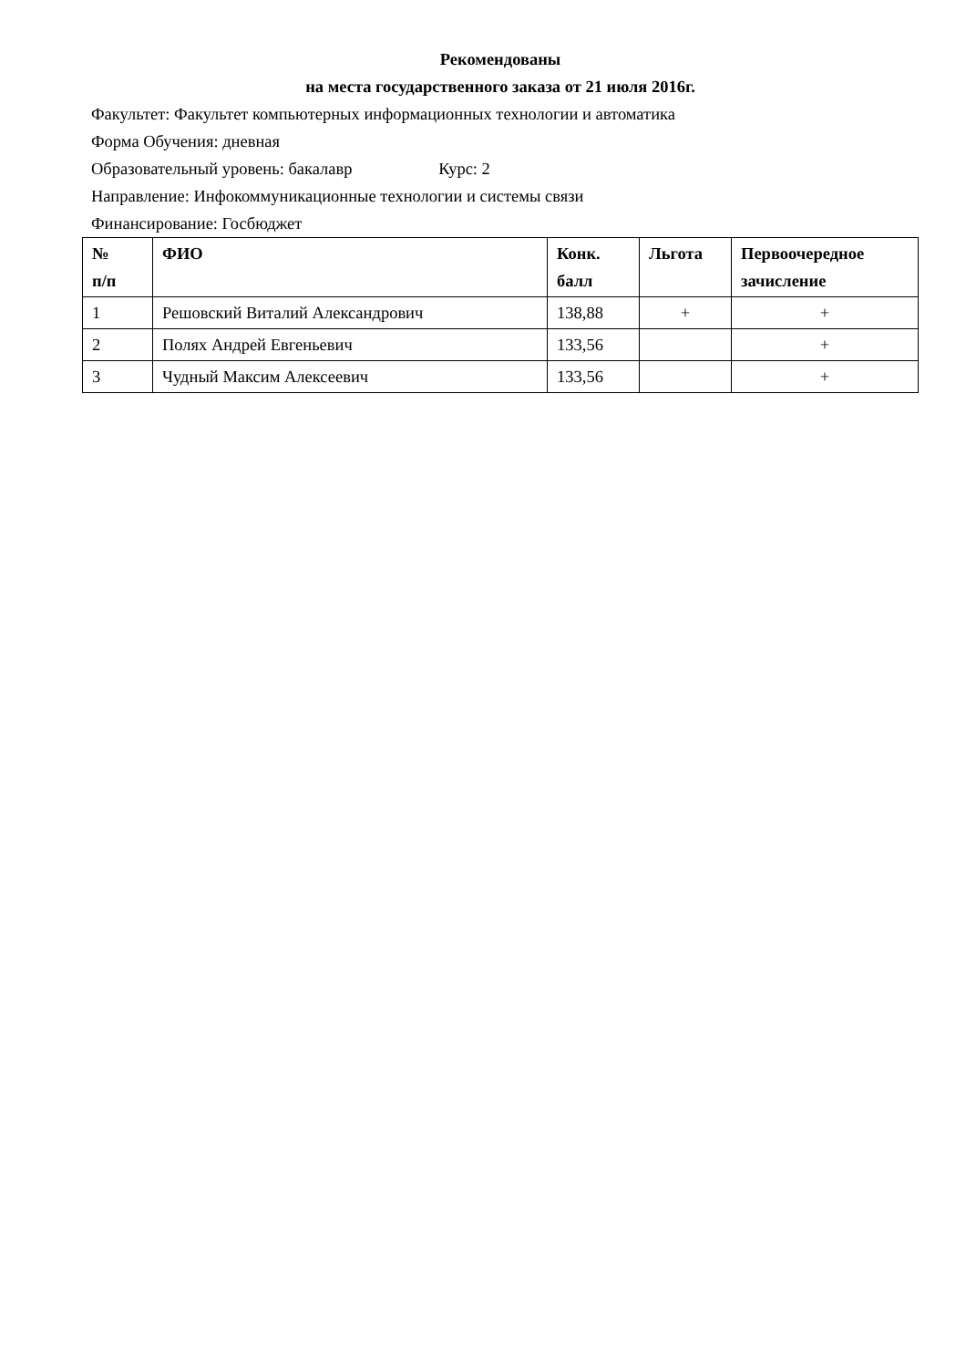Рекомендованы
на места государственного заказа от 21 июля 2016г.
Факультет: Факультет компьютерных информационных технологии и автоматика
Форма Обучения: дневная
Образовательный уровень: бакалавр Курс: 2
Направление: Инфокоммуникационные технологии и системы связи
Финансирование: Госбюджет
| № п/п | ФИО | Конк. балл | Льгота | Первоочередное зачисление |
| --- | --- | --- | --- | --- |
| 1 | Решовский Виталий Александрович | 138,88 | + | + |
| 2 | Полях Андрей Евгеньевич | 133,56 | | + |
| 3 | Чудный Максим Алексеевич | 133,56 | | + |